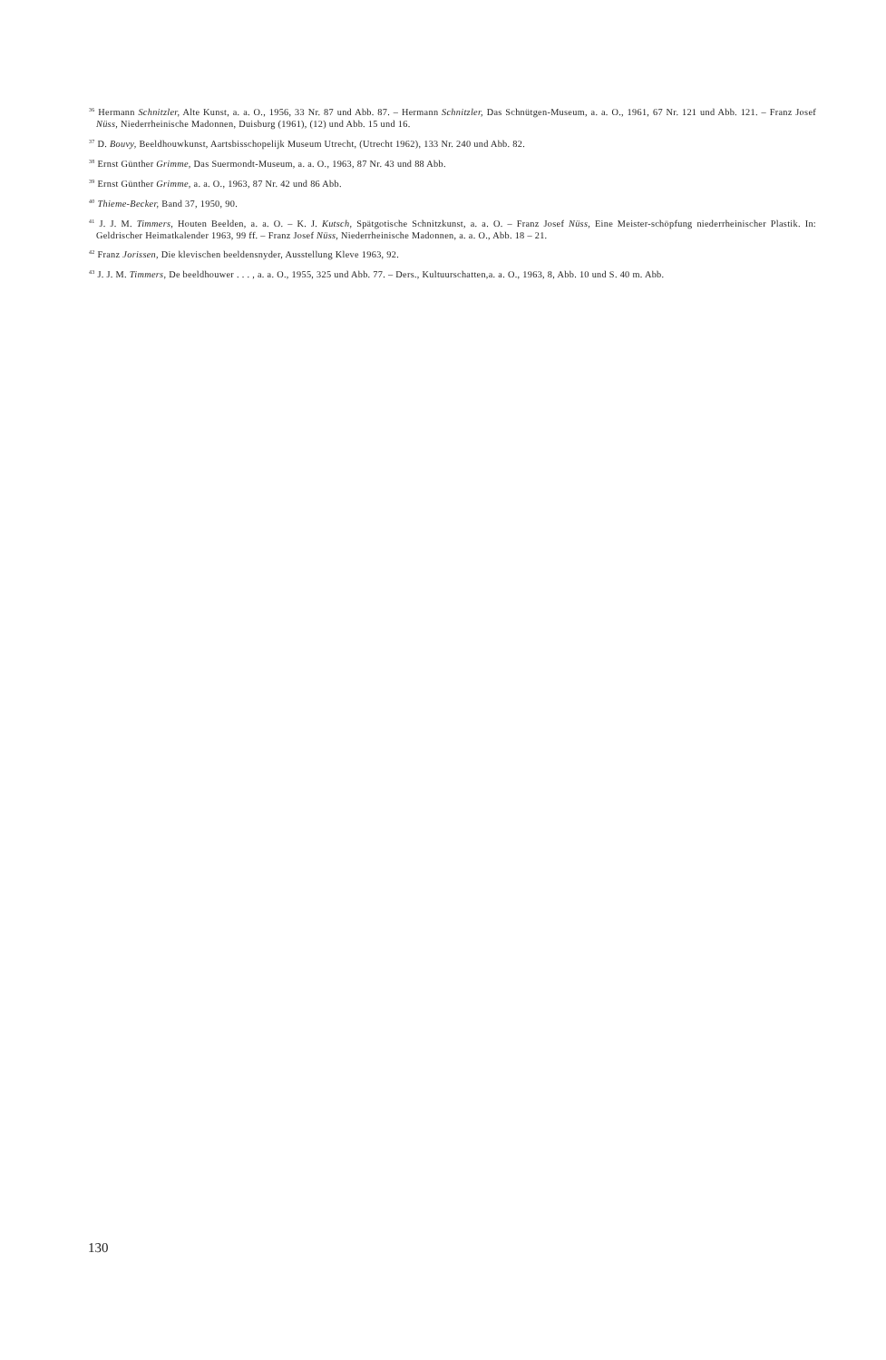<sup>36</sup> Hermann Schnitzler, Alte Kunst, a. a. O., 1956, 33 Nr. 87 und Abb. 87. – Hermann Schnitzler, Das Schnütgen-Museum, a. a. O., 1961, 67 Nr. 121 und Abb. 121. – Franz Josef Nüss, Niederrheinische Madonnen, Duisburg (1961), (12) und Abb. 15 und 16.
<sup>37</sup> D. Bouvy, Beeldhouwkunst, Aartsbisschopelijk Museum Utrecht, (Utrecht 1962), 133 Nr. 240 und Abb. 82.
<sup>38</sup> Ernst Günther Grimme, Das Suermondt-Museum, a. a. O., 1963, 87 Nr. 43 und 88 Abb.
<sup>39</sup> Ernst Günther Grimme, a. a. O., 1963, 87 Nr. 42 und 86 Abb.
<sup>40</sup> Thieme-Becker, Band 37, 1950, 90.
<sup>41</sup> J. J. M. Timmers, Houten Beelden, a. a. O. – K. J. Kutsch, Spätgotische Schnitzkunst, a. a. O. – Franz Josef Nüss, Eine Meister-schöpfung niederrheinischer Plastik. In: Geldrischer Heimatkalender 1963, 99 ff. – Franz Josef Nüss, Niederrheinische Madonnen, a. a. O., Abb. 18 – 21.
<sup>42</sup> Franz Jorissen, Die klevischen beeldensnyder, Ausstellung Kleve 1963, 92.
<sup>43</sup> J. J. M. Timmers, De beeldhouwer . . . , a. a. O., 1955, 325 und Abb. 77. – Ders., Kultuurschatten,a. a. O., 1963, 8, Abb. 10 und S. 40 m. Abb.
130